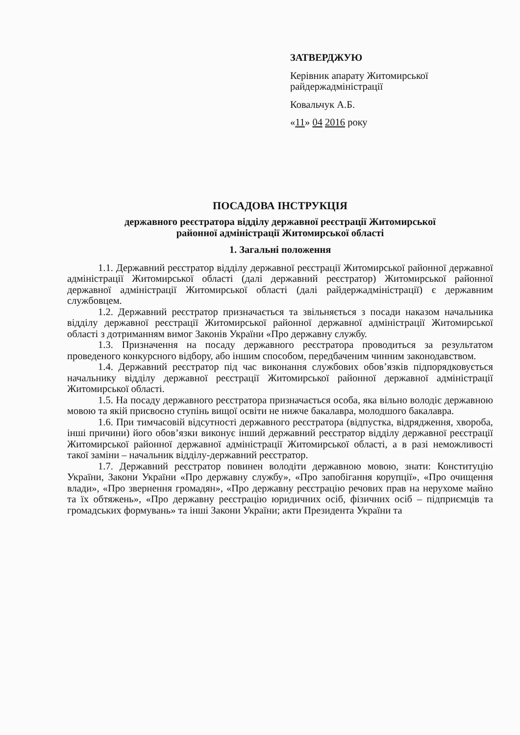ЗАТВЕРДЖУЮ
Керівник апарату Житомирської райдержадміністрації
Ковальчук А.Б.
«11» 04 2016 року
ПОСАДОВА ІНСТРУКЦІЯ
державного реєстратора відділу державної реєстрації Житомирської
районної адміністрації Житомирської області
1. Загальні положення
1.1. Державний реєстратор відділу державної реєстрації Житомирської районної державної адміністрації Житомирської області (далі державний реєстратор) Житомирської районної державної адміністрації Житомирської області (далі райдержадміністрації) є державним службовцем.
1.2. Державний реєстратор призначається та звільняється з посади наказом начальника відділу державної реєстрації Житомирської районної державної адміністрації Житомирської області з дотриманням вимог Законів України «Про державну службу.
1.3. Призначення на посаду державного реєстратора проводиться за результатом проведеного конкурсного відбору, або іншим способом, передбаченим чинним законодавством.
1.4. Державний реєстратор під час виконання службових обов’язків підпорядковується начальнику відділу державної реєстрації Житомирської районної державної адміністрації Житомирської області.
1.5. На посаду державного реєстратора призначається особа, яка вільно володіє державною мовою та якій присвоєно ступінь вищої освіти не нижче бакалавра, молодшого бакалавра.
1.6. При тимчасовій відсутності державного реєстратора (відпустка, відрядження, хвороба, інші причини) його обов’язки виконує інший державний реєстратор відділу державної реєстрації Житомирської районної державної адміністрації Житомирської області, а в разі неможливості такої заміни – начальник відділу-державний реєстратор.
1.7. Державний реєстратор повинен володіти державною мовою, знати: Конституцію України, Закони України «Про державну службу», «Про запобігання корупції», «Про очищення влади», «Про звернення громадян», «Про державну реєстрацію речових прав на нерухоме майно та їх обтяжень», «Про державну реєстрацію юридичних осіб, фізичних осіб – підприємців та громадських формувань» та інші Закони України; акти Президента України та